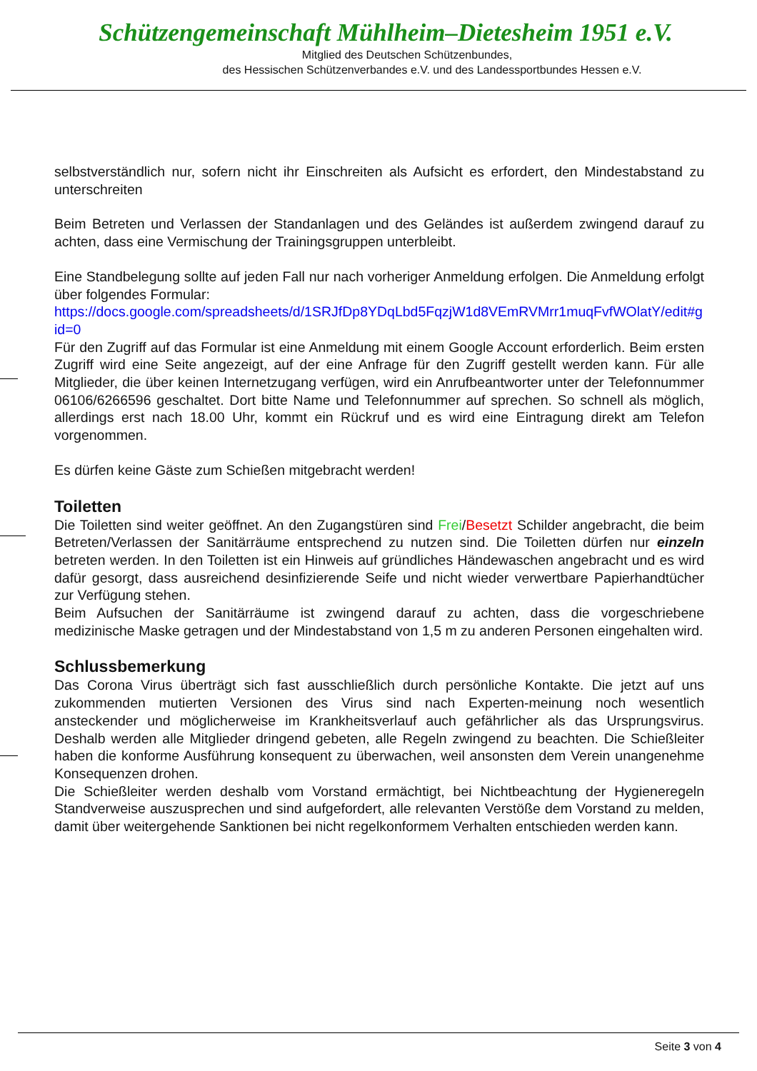Schützengemeinschaft Mühlheim–Dietesheim 1951 e.V.
Mitglied des Deutschen Schützenbundes,
des Hessischen Schützenverbandes e.V. und des Landessportbundes Hessen e.V.
selbstverständlich nur, sofern nicht ihr Einschreiten als Aufsicht es erfordert, den Mindestabstand zu unterschreiten
Beim Betreten und Verlassen der Standanlagen und des Geländes ist außerdem zwingend darauf zu achten, dass eine Vermischung der Trainingsgruppen unterbleibt.
Eine Standbelegung sollte auf jeden Fall nur nach vorheriger Anmeldung erfolgen. Die Anmeldung erfolgt über folgendes Formular:
https://docs.google.com/spreadsheets/d/1SRJfDp8YDqLbd5FqzjW1d8VEmRVMrr1muqFvfWOlatY/edit#gid=0
Für den Zugriff auf das Formular ist eine Anmeldung mit einem Google Account erforderlich. Beim ersten Zugriff wird eine Seite angezeigt, auf der eine Anfrage für den Zugriff gestellt werden kann. Für alle Mitglieder, die über keinen Internetzugang verfügen, wird ein Anrufbeantworter unter der Telefonnummer 06106/6266596 geschaltet. Dort bitte Name und Telefonnummer auf sprechen. So schnell als möglich, allerdings erst nach 18.00 Uhr, kommt ein Rückruf und es wird eine Eintragung direkt am Telefon vorgenommen.
Es dürfen keine Gäste zum Schießen mitgebracht werden!
Toiletten
Die Toiletten sind weiter geöffnet. An den Zugangstüren sind Frei/Besetzt Schilder angebracht, die beim Betreten/Verlassen der Sanitärräume entsprechend zu nutzen sind. Die Toiletten dürfen nur einzeln betreten werden. In den Toiletten ist ein Hinweis auf gründliches Händewaschen angebracht und es wird dafür gesorgt, dass ausreichend desinfizierende Seife und nicht wieder verwertbare Papierhandtücher zur Verfügung stehen.
Beim Aufsuchen der Sanitärräume ist zwingend darauf zu achten, dass die vorgeschriebene medizinische Maske getragen und der Mindestabstand von 1,5 m zu anderen Personen eingehalten wird.
Schlussbemerkung
Das Corona Virus überträgt sich fast ausschließlich durch persönliche Kontakte. Die jetzt auf uns zukommenden mutierten Versionen des Virus sind nach Experten-meinung noch wesentlich ansteckender und möglicherweise im Krankheitsverlauf auch gefährlicher als das Ursprungsvirus. Deshalb werden alle Mitglieder dringend gebeten, alle Regeln zwingend zu beachten. Die Schießleiter haben die konforme Ausführung konsequent zu überwachen, weil ansonsten dem Verein unangenehme Konsequenzen drohen.
Die Schießleiter werden deshalb vom Vorstand ermächtigt, bei Nichtbeachtung der Hygieneregeln Standverweise auszusprechen und sind aufgefordert, alle relevanten Verstöße dem Vorstand zu melden, damit über weitergehende Sanktionen bei nicht regelkonformem Verhalten entschieden werden kann.
Seite 3 von 4